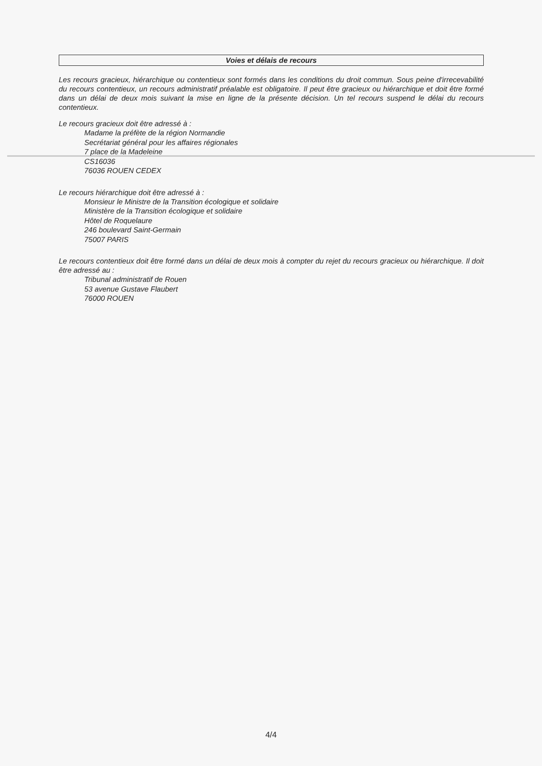Voies et délais de recours
Les recours gracieux, hiérarchique ou contentieux sont formés dans les conditions du droit commun. Sous peine d'irrecevabilité du recours contentieux, un recours administratif préalable est obligatoire. Il peut être gracieux ou hiérarchique et doit être formé dans un délai de deux mois suivant la mise en ligne de la présente décision. Un tel recours suspend le délai du recours contentieux.
Le recours gracieux doit être adressé à :
Madame la préfète de la région Normandie
Secrétariat général pour les affaires régionales
7 place de la Madeleine
CS16036
76036 ROUEN CEDEX
Le recours hiérarchique doit être adressé à :
Monsieur le Ministre de la Transition écologique et solidaire
Ministère de la Transition écologique et solidaire
Hôtel de Roquelaure
246 boulevard Saint-Germain
75007 PARIS
Le recours contentieux doit être formé dans un délai de deux mois à compter du rejet du recours gracieux ou hiérarchique. Il doit être adressé au :
Tribunal administratif de Rouen
53 avenue Gustave Flaubert
76000 ROUEN
4/4